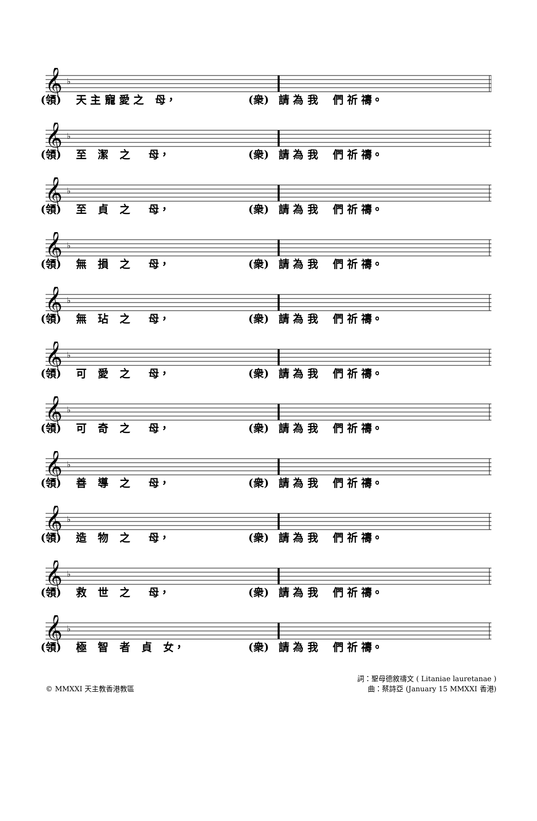𝄞
♭
(領) 天 主 寵 愛 之 母， (衆) 請 為 我 們 祈 禱。
𝄞
♭
(領) 至 潔 之 母， (衆) 請 為 我 們 祈 禱。
𝄞
♭
(領) 至 貞 之 母， (衆) 請 為 我 們 祈 禱。
𝄞
♭
(領) 無 損 之 母， (衆) 請 為 我 們 祈 禱。
𝄞
♭
(領) 無 玷 之 母， (衆) 請 為 我 們 祈 禱。
𝄞
♭
(領) 可 愛 之 母， (衆) 請 為 我 們 祈 禱。
𝄞
♭
(領) 可 奇 之 母， (衆) 請 為 我 們 祈 禱。
𝄞
♭
(領) 善 導 之 母， (衆) 請 為 我 們 祈 禱。
𝄞
♭
(領) 造 物 之 母， (衆) 請 為 我 們 祈 禱。
𝄞
♭
(領) 救 世 之 母， (衆) 請 為 我 們 祈 禱。
𝄞
♭
(領) 極 智 者 貞 女， (衆) 請 為 我 們 祈 禱。
© MMXXI 天主教香港教區 詞：聖母德敘禱文 ( Litaniae lauretanae )
曲：蔡詩亞 (January 15 MMXXI 香港)